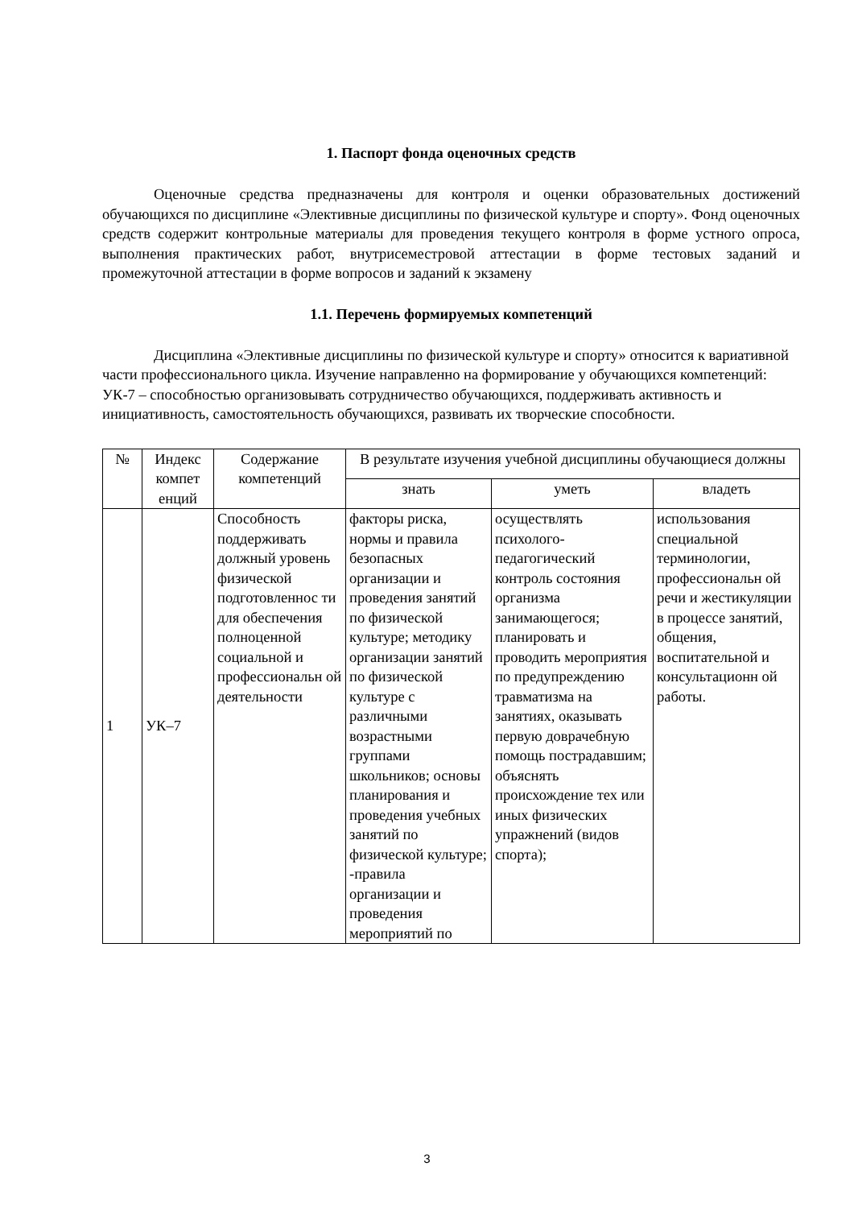1. Паспорт фонда оценочных средств
Оценочные средства предназначены для контроля и оценки образовательных достижений обучающихся по дисциплине «Элективные дисциплины по физической культуре и спорту». Фонд оценочных средств содержит контрольные материалы для проведения текущего контроля в форме устного опроса, выполнения практических работ, внутрисеместровой аттестации в форме тестовых заданий и промежуточной аттестации в форме вопросов и заданий к экзамену
1.1. Перечень формируемых компетенций
Дисциплина «Элективные дисциплины по физической культуре и спорту» относится к вариативной части профессионального цикла. Изучение направленно на формирование у обучающихся компетенций: УК-7 – способностью организовывать сотрудничество обучающихся, поддерживать активность и инициативность, самостоятельность обучающихся, развивать их творческие способности.
| № | Индекс компет енций | Содержание компетенций | В результате изучения учебной дисциплины обучающиеся должны | | |
| --- | --- | --- | --- | --- | --- |
| | | | знать | уметь | владеть |
| 1 | УК–7 | Способность поддерживать должный уровень физической подготовленнос ти для обеспечения полноценной социальной и профессиональн ой деятельности | факторы риска, нормы и правила безопасных организации и проведения занятий по физической культуре; методику организации занятий по физической культуре с различными возрастными группами школьников; основы планирования и проведения учебных занятий по физической культуре; -правила организации и проведения мероприятий по | осуществлять психолого-педагогический контроль состояния организма занимающегося; планировать и проводить мероприятия по предупреждению травматизма на занятиях, оказывать первую доврачебную помощь пострадавшим; объяснять происхождение тех или иных физических упражнений (видов спорта); | использования специальной терминологии, профессиональн ой речи и жестикуляции в процессе занятий, общения, воспитательной и консультационн ой работы. |
3